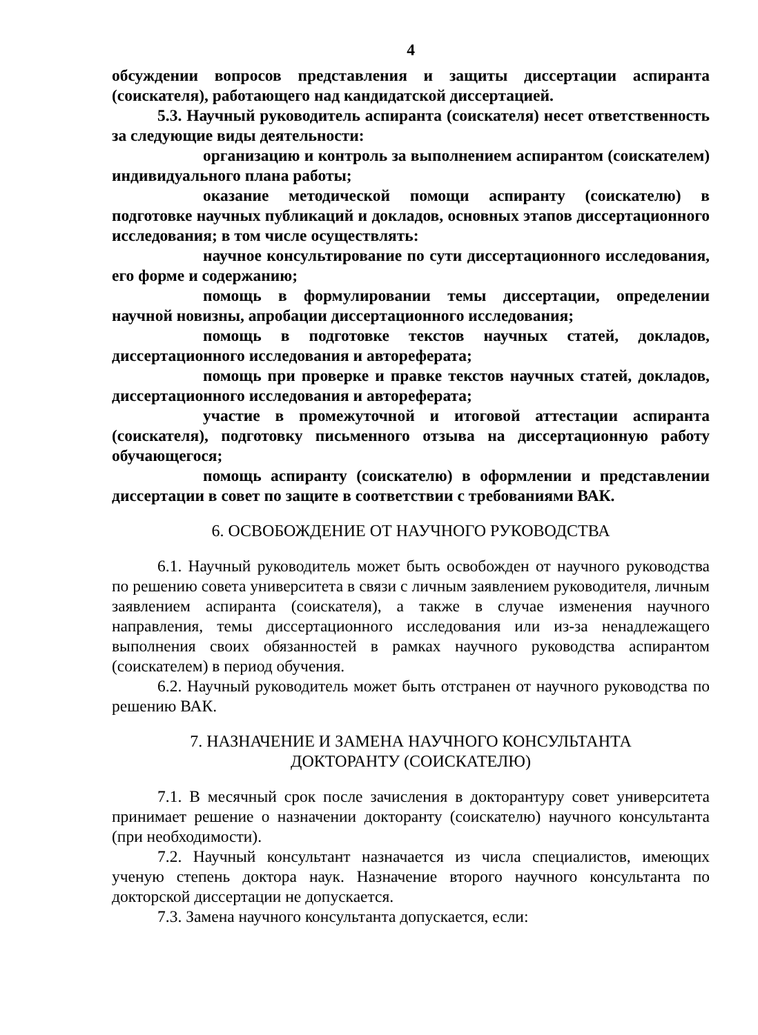4
обсуждении вопросов представления и защиты диссертации аспиранта (соискателя), работающего над кандидатской диссертацией.
5.3. Научный руководитель аспиранта (соискателя) несет ответственность за следующие виды деятельности:
организацию и контроль за выполнением аспирантом (соискателем) индивидуального плана работы;
оказание методической помощи аспиранту (соискателю) в подготовке научных публикаций и докладов, основных этапов диссертационного исследования; в том числе осуществлять:
научное консультирование по сути диссертационного исследования, его форме и содержанию;
помощь в формулировании темы диссертации, определении научной новизны, апробации диссертационного исследования;
помощь в подготовке текстов научных статей, докладов, диссертационного исследования и автореферата;
помощь при проверке и правке текстов научных статей, докладов, диссертационного исследования и автореферата;
участие в промежуточной и итоговой аттестации аспиранта (соискателя), подготовку письменного отзыва на диссертационную работу обучающегося;
помощь аспиранту (соискателю) в оформлении и представлении диссертации в совет по защите в соответствии с требованиями ВАК.
6. ОСВОБОЖДЕНИЕ ОТ НАУЧНОГО РУКОВОДСТВА
6.1. Научный руководитель может быть освобожден от научного руководства по решению совета университета в связи с личным заявлением руководителя, личным заявлением аспиранта (соискателя), а также в случае изменения научного направления, темы диссертационного исследования или из-за ненадлежащего выполнения своих обязанностей в рамках научного руководства аспирантом (соискателем) в период обучения.
6.2. Научный руководитель может быть отстранен от научного руководства по решению ВАК.
7. НАЗНАЧЕНИЕ И ЗАМЕНА НАУЧНОГО КОНСУЛЬТАНТА
ДОКТОРАНТУ (СОИСКАТЕЛЮ)
7.1. В месячный срок после зачисления в докторантуру совет университета принимает решение о назначении докторанту (соискателю) научного консультанта (при необходимости).
7.2. Научный консультант назначается из числа специалистов, имеющих ученую степень доктора наук. Назначение второго научного консультанта по докторской диссертации не допускается.
7.3. Замена научного консультанта допускается, если: